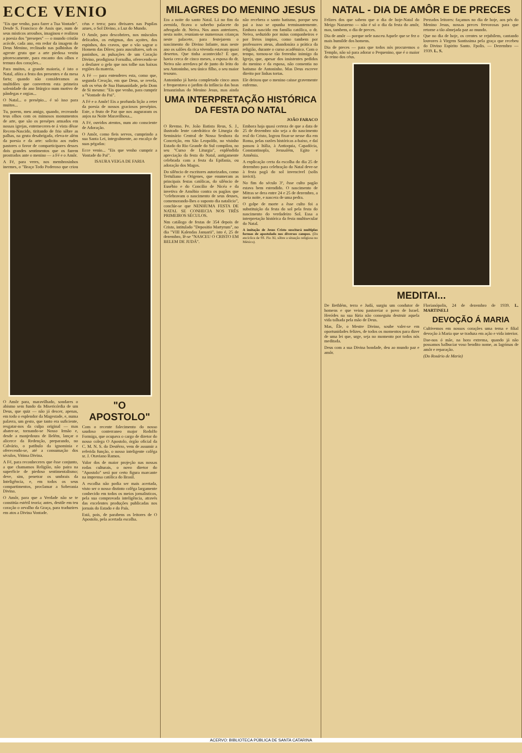ECCE VENIO
"Eis que venho, para fazer a Tua Vontade". Desde S. Francisco de Assis que, num de seus misticos arroubos, imaginou e realizou a poesia dos "presepes" — o mundo cristão acócde, cada ano, em redor da imagem do Deus Menino, reclinado nas palhinhas de agreste gruta que a arte piedosa vestiu pitorescamente, para encanto dos olhos e ternura dos corações...
Para muitos, a grande maioria, é isto o Natal, afóra a festa dos presentes e da mesa farta; quando não consideramos as multidões que convertem esta primeira solenidade do ano litúrgico num motivo de pândegas e orgias...
O Natal... o presépio... é só isso para muitos...
Tu, porem, meu amigo, quando, recreando teus olhos com os mimosos monumentos de arte, que são os presépes armados em nossas igrejas, enterneceres-te á vista dêsse Recem-Nascido, tiritando de frio sôbre as palhas, na gruta desabrigada, eleva-te além da poesia e da arte: solicita aos rudes pastores o favor de comparticipares desses dois grandes sentimentos que os fazem prostrados ante o menino — a Fé e o Amôr.
A Fé, para veres, nos membrosinhos inermes, o "Braço Todo Poderoso que criou céus e terra; para divisares nas Pupilas azues, o Sol Divino, a Luz do Mundo.
O Amôr, para descobrires, nos músculos delicados, os estigmas, dos açoites, dos espinhos, dos cravos, que o vão sagrar o Homem das Dôres; para auscultares, sob os paninhos, as pulsações de um Coração Divino, prodigiosa Fornalha, oferecendo-se a desfazer o gelo que nos tolhe nas baixas regiões da materia.
A Fé — para entenderes esta, como que, segunda Creação, em que Deus, se revela, sob os véus de Sua Humanidade, pelo Dom de Si mesmo: "Eis que venho, para cumprir a "Vontade do Pai".
A Fé e o Amôr! Eis a profunda lição a reter da poesia de nossos graciosos presépios. Este, o fruto de Paz que nos auguraram os anjos na Noite Maravilhosa...
A Fé, ouvidos atentos, num ato consciente de Adoração.
O Amôr, como fieis servos, cumprindo a sua Santa Lei, integralmente, ao encalço de suas pégadas:
Ecce venio... "Eis que venho cumprir a Vontade do Pai".
ISAURA VEIGA DE FARIA
O Amôr para, maravilhado, sondares o abismo sem fundo da Misericórdia de um Deus, que quiz — não já descer, apenas, em todo o esplendor da Magestade, e, numa palavra, um gesto, que tanto era suficiente, resgatar-nos da culpa original — mas abater-se, tornando-se Nosso Irmão e, desde a manjedoura de Belém, lançar o alicerce da Redenção, preparando, no Calvário, o patibulo da ignominia e oferecendo-se, até a consumação dos séculos, Vitima Divina.
A Fé, para reconheceres que êsse conjunto, a que chamamos Religião, não paira na superficie de piedoso sentimentalismo; deve, sim, penetrar os umbrais da Inteligência, e, em todos os seus compartimentos, proclamar a Soberania Divina.
O Amôr, para que a Verdade não se te constitúa estéril teoria; antes, destile em teu coração o orvalho da Graça, para traduzires em atos a Divina Vontade.
"O APOSTOLO"
Com o recente falecimento do nosso saudoso conterraneo major Rodolfo Formiga, que ocupava o cargo de diretor do nosso colega O Apostolo, órgão oficial da C. M. N. S. do Destêrro, vem de assumir a referida função, o nosso inteligente colêga sr. J. Otaviano Ramos.
Valor dos de maior projeção nas nossas rodas culturais, o novo diretor do "Apostolo" será por certo figura marcante na imprensa católica do Brasil.
A escolha não podia ser mais acertada, visto ser o nosso distinto colêga largamente conhecido em todos os meios jornalisticos, pela sua comprovada inteligência, através das excelentes produções publicadas nos jornais do Estado e do País.
Está, pois, de parabens os leitores de O Apostolo, pela acertada escolha.
MILAGRES DO MENINO JESUS
Era a noite do santo Natal. Lá no fim da avenida, ficava o soberbo palacete do advogado dr. Neiva. Nos anos anteriores, nesta noite, reuniam-se numerosas crianças neste palacete, para festejarem o nascimento do Divino Infante, mas neste ano os salões da rica vivenda estavam quasi desertos. Que tinha acontecido? É que, havia cerca de cinco meses, a esposa do dr. Neiva não arredava pé de junto do leito do seu Antoninho, seu único filho, o seu maior tesouro.
Antoninho já havia completado cinco anos e frequentava o jardim da infância das boas Irmanzinhas do Menino Jesus, mas ainda não recebera o santo batismo, porque seu pai a isso se opunha terminantemente. Embora nascido em familia católica, o dr. Neiva, seduzido por máus companheiros e por livros impios, como tambem por professores ateus, abandonára a prática da religião, durante o curso acadêmico. Com o tempo, tornou-se tão ferrenho inimigo da Igreja, que, apesar dos insistentes pedidos do menino e da esposa, não consentia no batismo de Antoninho. Mas Deus escreve direito por linhas tortas.
Ele deixou que o menino caisse gravemente enfermo.
UMA INTERPRETAÇÃO HISTÓRICA DA FESTA DO NATAL
JOÃO FARACO
O Revmo. Pe. João Batista Reus, S. J., ilustrado lente catedrático de Liturgia do Seminário Central de Nossa Senhora da Conceição, em São Leopoldo, no visinho Estado do Rio Grande do Sul compilou, no seu "Curso de Liturgia", explêndida apreciação da festa do Natal, antigamente celebrada com a festa da Epifania, ou adoração dos Magos.
Do silêncio de escritores autorizados, como Tertuliano e Origenes, que enumeram as principais festas católicas, do silêncio de Eusébio e do Concilio de Nicéa e da invetiva de Arnóbio contra os pagãos que "celebravam o nascimento de seus deuses, comemorando-lhes o suposto dia natalicio", conclúe-se que NENHUMA FESTA DE NATAL SE CONHECIA NOS TRÊS PRIMEIROS SÉCULOS.
Nm catálogo de festas de 354 depois de Cristo, intitulado "Depositio Martyrum", no dia "VIII Kalendas Januarii", isto é, 25 de dezembro, lê-se "NASCEU O CRISTO EM BELEM DE JUDÁ".
Embora haja quasi certeza de que a data de 25 de dezembro não seja a do nascimento real do Cristo, logrou fixar-se nesse dia em Roma, pelas razões históricas a-baixo, e daí passou à Itália, à Antioquia, Capadócia, Constantinopla, Jerusalém, Egito e Armênia.
A explicação certa da escolha do dia 25 de dezembro para celebração do Natal deve-se à festa pagã do sol invencivel (solis invicti).
No fim do século 3º, êsse culto pagão estava bem estendido. O nascimento de Mitras se dera entre 24 e 25 de dezembro, a meia noite, e nascera de uma pedra.
O golpe de morte a êsse culto foi a substituição da festa do sol pela festa do nascimento do verdadeiro Sol. Essa a interpretação histórica da festa multisecular do Natal.
A imitação de Jesus Cristo suscitará multiplas formas de apostolado nos diversos campos. (Da encíclica de SS. Pio XI, sôbre a situação religiosa no México).
NATAL - DIA DE AMÔR E DE PRECES
Felizes dos que sabem que o dia de hoje-Natal do Meigo Nazareno — não é só o dia da festa do amôr, mas, tambem, o dia de preces.
Dia de amôr — porque nele nasceu Aquele que se fez o mais humilde dos homens.
Dia de preces — para que todos nós procuremos o Templo, não só para adorar o Pequenino, que é o maior do reino dos céus.
Prezados leitores: façamos no dia de hoje, aos pés do Menino Jesus, nossas preces fervorosas para que retorne a tão almejada paz ao mundo.
Que no dia de hoje, os crentes se rejubilem, cantando louvores à Virgem Santissima pela graça que recebeu do Divino Espirito Santo. Fpolis. — Dezembro — 1939. L. S.
MEDITAI...
De Bethlém, terra e Judá, surgiu um condutor de homens e que veiou pastoreiar o povo de Israel. Heródes na sua fúria não conseguiu destruir aquela vida talhada pela mão de Deus.
Mas, Êle, o Mestre Divino, soube valer-se em oportunidades felizes, de todos os momentos para dizer de uma lei que, urge, seja no momento por todos nós meditada.
Deus com a sua Divina bondade, deu ao mundo paz e amôr.
Florianópolis, 24 de dezembro de 1939. L. MARTINELI
DEVOÇÃO Á MARIA
Cultivemos em nossos corações uma terna e filial devoção à Maria que se traduza em ação e vida interior.
Dae-nos ó mãe, na hora extrema, quando já não possamos balbuciar voso bendito nome, as lagrimas de amôr e reparação.
(Do Rosário de Maria)
ACERVO: BIBLIOTECA PÚBLICA DE SANTA CATARINA